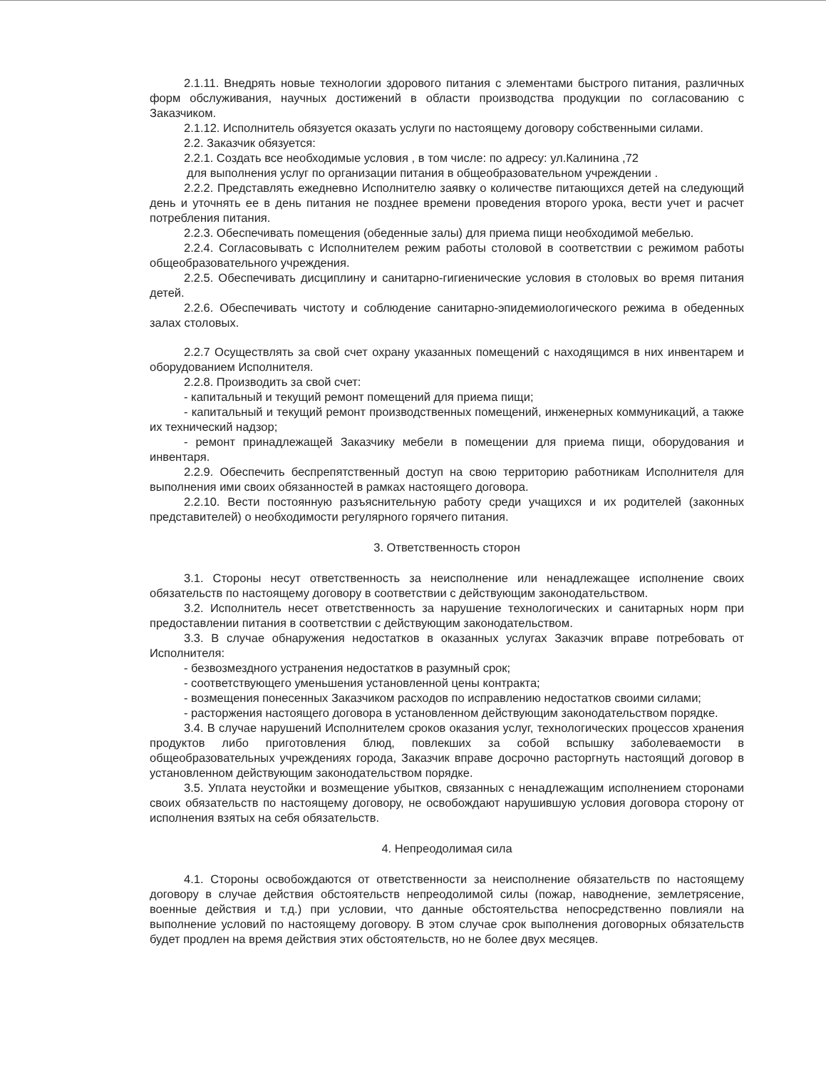2.1.11. Внедрять новые технологии здорового питания с элементами быстрого питания, различных форм обслуживания, научных достижений в области производства продукции по согласованию с Заказчиком.
2.1.12. Исполнитель обязуется оказать услуги по настоящему договору собственными силами.
2.2. Заказчик обязуется:
2.2.1. Создать все необходимые условия , в том числе: по адресу: ул.Калинина ,72
для выполнения услуг по организации питания в общеобразовательном учреждении .
2.2.2. Представлять ежедневно Исполнителю заявку о количестве питающихся детей на следующий день и уточнять ее в день питания не позднее времени проведения второго урока, вести учет и расчет потребления питания.
2.2.3. Обеспечивать помещения (обеденные залы) для приема пищи необходимой мебелью.
2.2.4. Согласовывать с Исполнителем режим работы столовой в соответствии с режимом работы общеобразовательного учреждения.
2.2.5. Обеспечивать дисциплину и санитарно-гигиенические условия в столовых во время питания детей.
2.2.6. Обеспечивать чистоту и соблюдение санитарно-эпидемиологического режима в обеденных залах столовых.
2.2.7 Осуществлять за свой счет охрану указанных помещений с находящимся в них инвентарем и оборудованием Исполнителя.
2.2.8. Производить за свой счет:
- капитальный и текущий ремонт помещений для приема пищи;
- капитальный и текущий ремонт производственных помещений, инженерных коммуникаций, а также их технический надзор;
- ремонт принадлежащей Заказчику мебели в помещении для приема пищи, оборудования и инвентаря.
2.2.9. Обеспечить беспрепятственный доступ на свою территорию работникам Исполнителя для выполнения ими своих обязанностей в рамках настоящего договора.
2.2.10. Вести постоянную разъяснительную работу среди учащихся и их родителей (законных представителей) о необходимости регулярного горячего питания.
3. Ответственность сторон
3.1. Стороны несут ответственность за неисполнение или ненадлежащее исполнение своих обязательств по настоящему договору в соответствии с действующим законодательством.
3.2. Исполнитель несет ответственность за нарушение технологических и санитарных норм при предоставлении питания в соответствии с действующим законодательством.
3.3. В случае обнаружения недостатков в оказанных услугах Заказчик вправе потребовать от Исполнителя:
- безвозмездного устранения недостатков в разумный срок;
- соответствующего уменьшения установленной цены контракта;
- возмещения понесенных Заказчиком расходов по исправлению недостатков своими силами;
- расторжения настоящего договора в установленном действующим законодательством порядке.
3.4. В случае нарушений Исполнителем сроков оказания услуг, технологических процессов хранения продуктов либо приготовления блюд, повлекших за собой вспышку заболеваемости в общеобразовательных учреждениях города, Заказчик вправе досрочно расторгнуть настоящий договор в установленном действующим законодательством порядке.
3.5. Уплата неустойки и возмещение убытков, связанных с ненадлежащим исполнением сторонами своих обязательств по настоящему договору, не освобождают нарушившую условия договора сторону от исполнения взятых на себя обязательств.
4. Непреодолимая сила
4.1. Стороны освобождаются от ответственности за неисполнение обязательств по настоящему договору в случае действия обстоятельств непреодолимой силы (пожар, наводнение, землетрясение, военные действия и т.д.) при условии, что данные обстоятельства непосредственно повлияли на выполнение условий по настоящему договору. В этом случае срок выполнения договорных обязательств будет продлен на время действия этих обстоятельств, но не более двух месяцев.